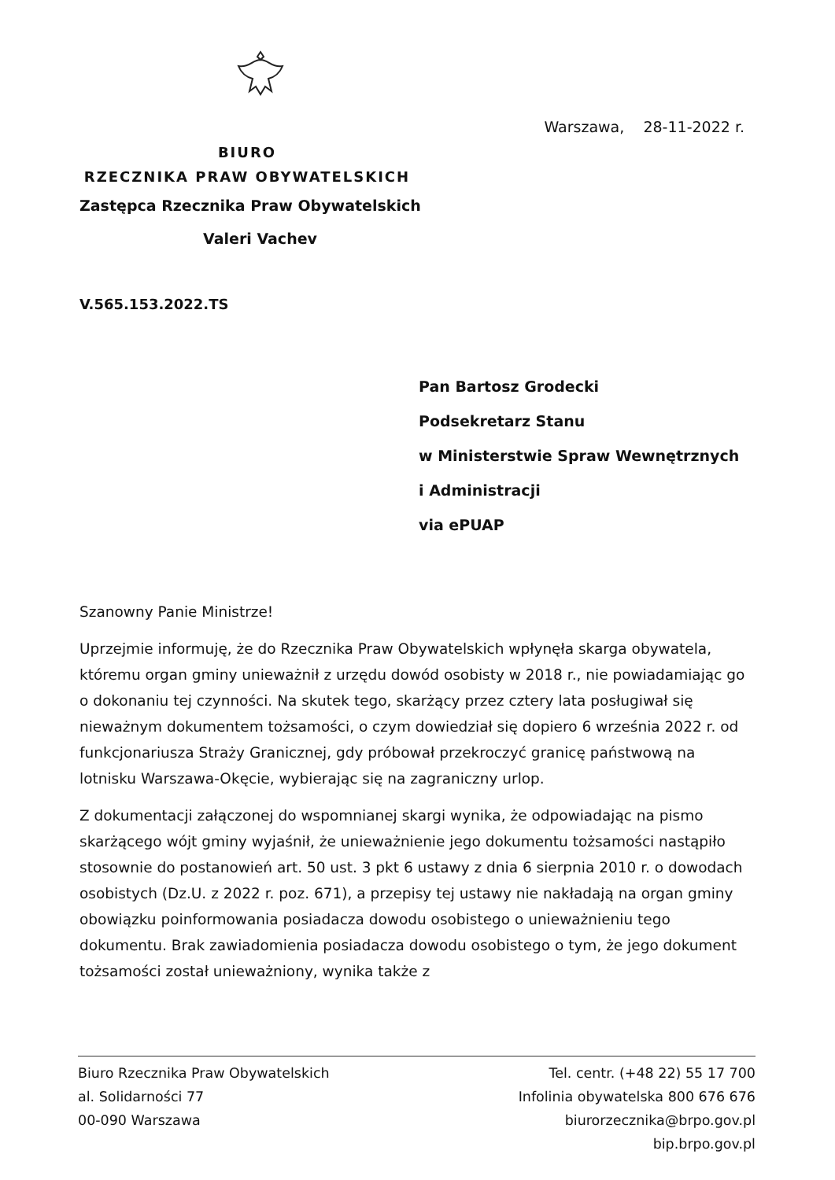Warszawa, 28-11-2022 r.
BIURO
RZECZNIKA PRAW OBYWATELSKICH
Zastępca Rzecznika Praw Obywatelskich
Valeri Vachev
V.565.153.2022.TS
Pan Bartosz Grodecki
Podsekretarz Stanu
w Ministerstwie Spraw Wewnętrznych
i Administracji
via ePUAP
Szanowny Panie Ministrze!
Uprzejmie informuję, że do Rzecznika Praw Obywatelskich wpłynęła skarga obywatela, któremu organ gminy unieważnił z urzędu dowód osobisty w 2018 r., nie powiadamiając go o dokonaniu tej czynności. Na skutek tego, skarżący przez cztery lata posługiwał się nieważnym dokumentem tożsamości, o czym dowiedział się dopiero 6 września 2022 r. od funkcjonariusza Straży Granicznej, gdy próbował przekroczyć granicę państwową na lotnisku Warszawa-Okęcie, wybierając się na zagraniczny urlop.
Z dokumentacji załączonej do wspomnianej skargi wynika, że odpowiadając na pismo skarżącego wójt gminy wyjaśnił, że unieważnienie jego dokumentu tożsamości nastąpiło stosownie do postanowień art. 50 ust. 3 pkt 6 ustawy z dnia 6 sierpnia 2010 r. o dowodach osobistych (Dz.U. z 2022 r. poz. 671), a przepisy tej ustawy nie nakładają na organ gminy obowiązku poinformowania posiadacza dowodu osobistego o unieważnieniu tego dokumentu. Brak zawiadomienia posiadacza dowodu osobistego o tym, że jego dokument tożsamości został unieważniony, wynika także z
Biuro Rzecznika Praw Obywatelskich
al. Solidarności 77
00-090 Warszawa
Tel. centr. (+48 22) 55 17 700
Infolinia obywatelska 800 676 676
biurorzecznika@brpo.gov.pl
bip.brpo.gov.pl